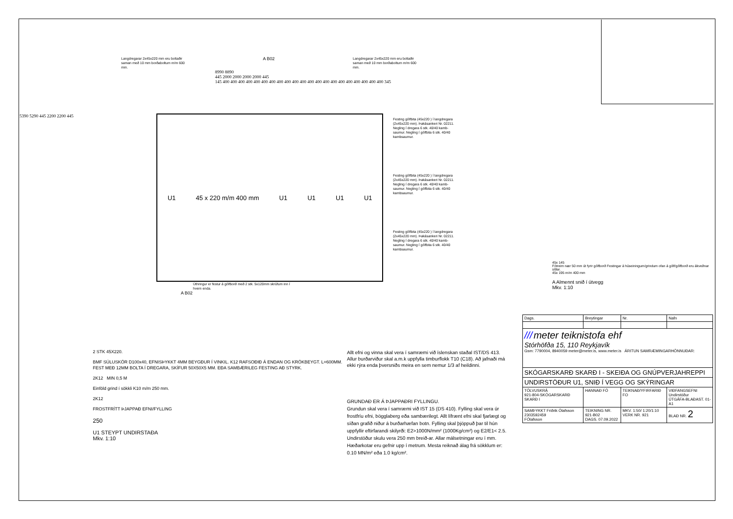Langdregarar 2x45x220 mm eru boltaðir saman með 10 mm borðaboltum m/m 600 mm.
A B02
Langdregarar 2x45x220 mm eru boltaðir saman með 10 mm borðaboltum m/m 600 mm.
8990 8890
445 2000 2000 2000 2000 445
145 400 400 400 400 400 400 400 400 400 400 400 400 400 400 400 400 400 400 400 400 400 345
5390 5290 445 2200 2200 445
U1 45 x 220 m/m 400 mm U1 U1 U1 U1
Festing gólfbita (45x220 ) í langdregara (2x45x220 mm). Þakásankeri Nr. 02211. Negling í dregara 6 stk. 40/40 kamb-saumur. Negling í gólfbita 6 stk. 40/40 kambsaumur.
Festing gólfbita (45x220 ) í langdregara (2x45x220 mm). Þakásankeri Nr. 02211. Negling í dregara 6 stk. 40/40 kamb-saumur. Negling í gólfbita 6 stk. 40/40 kambsaumur.
Festing gólfbita (45x220 ) í langdregara (2x45x220 mm). Þakásankeri Nr. 02211. Negling í dregara 6 stk. 40/40 kamb-saumur. Negling í gólfbita 6 stk. 40/40 kambsaumur.
Úthringur er festur á gólfborð með 2 stk. 5x120mm skrúfum inn í hvern enda.
A B02
2 STK 45X220.
BMF SÚLUSKÓR D100x40, EFNISÞYKKT 4MM BEYGÐUR Í VINKIL. K12 RAFSOÐIÐ Á ENDAN OG KRÓKBEYGT. L=600MM. FEST MEÐ 12MM BOLTA Í DREGARA, SKÍFUR 50X50X5 MM. EÐA SAMBÆRILEG FESTING AÐ STYRK.
2K12 MIN 0,5 M
Einföld grind í sökkli K10 m/m 250 mm.
2K12
FROSTFRÍTT ÞJAPPAÐ EFNI/FYLLING
250
U1 STEYPT UNDIRSTAÐA
Mkv. 1:10
Allt efni og vinna skal vera í samræmi við íslenskan staðal IST/DS 413. Allur burðarviður skal a.m.k uppfylla timburflokk T10 (C18). Að jafnaði má ekki rýra enda þversniðs meira en sem nemur 1/3 af heildinni.
GRUNDAÐ ER Á ÞJAPPAÐRI FYLLINGU.
Grundun skal vera í samræmi við IST 15 (DS 410). Fylling skal vera úr frostfríu efni, bögglaberg eða sambærilegt. Allt lífrænt efni skal fjarlægt og síðan grafið niður á burðarhæfan botn. Fylling skal þjöppuð þar til hún uppfyllir eftirfarandi skilyrði: E2>1000N/mm² (1000Kg/cm²) og E2/E1< 2.5. Undirstöður skulu vera 250 mm breið-ar. Allar málsetningar eru í mm. Hæðarkotar eru gefnir upp í metrum. Mesta reiknað álag frá sökklum er: 0.10 MN/m² eða 1.0 kg/cm².
45x 145
Fótreim nær 50 mm út fyrir gólfborð Festingar á húseiningum/grindum ofan á gólf/gólfborð eru ákveðnar síðar.
45x 195 m/m 400 mm
A Almennt snið í útvegg
Mkv. 1:10
| Dags. | Breytingar | Nr. | Nafn |
| /// meter teiknistofa ehf Stórhöfða 15, 110 Reykjavík Gsm: 7790004, 8940059 meter@meter.is, www.meter.is ÁRITUN SAMRÆMINGARHÖNNUÐAR: | | | |
| SKÓGARSKARÐ SKARÐ I - SKEIÐA OG GNÚPVERJAHREPPI | | | |
| UNDIRSTÖÐUR U1, SNIÐ Í VEGG OG SKÝRINGAR | | | |
| TÖLVUSKRÁ 921-804-SKÓGARSKARÐ SKARÐ I | HANNAÐ FÓ | TEIKNAÐ/YFIRFARIÐ FO | VIÐFANGSEFNI Undirstöður ÚTGÁFA-BLAÐAST. 01-A1 |
| SAMÞYKKT Friðrik Ólafsson 2303592459 FÓlafsson | TEIKNING NR. 921-B02 DAGS. 07.09.2022 | MKV. 1:50/ 1:20/1:10 VERK NR. 921 | BLAÐ NR. 2 |